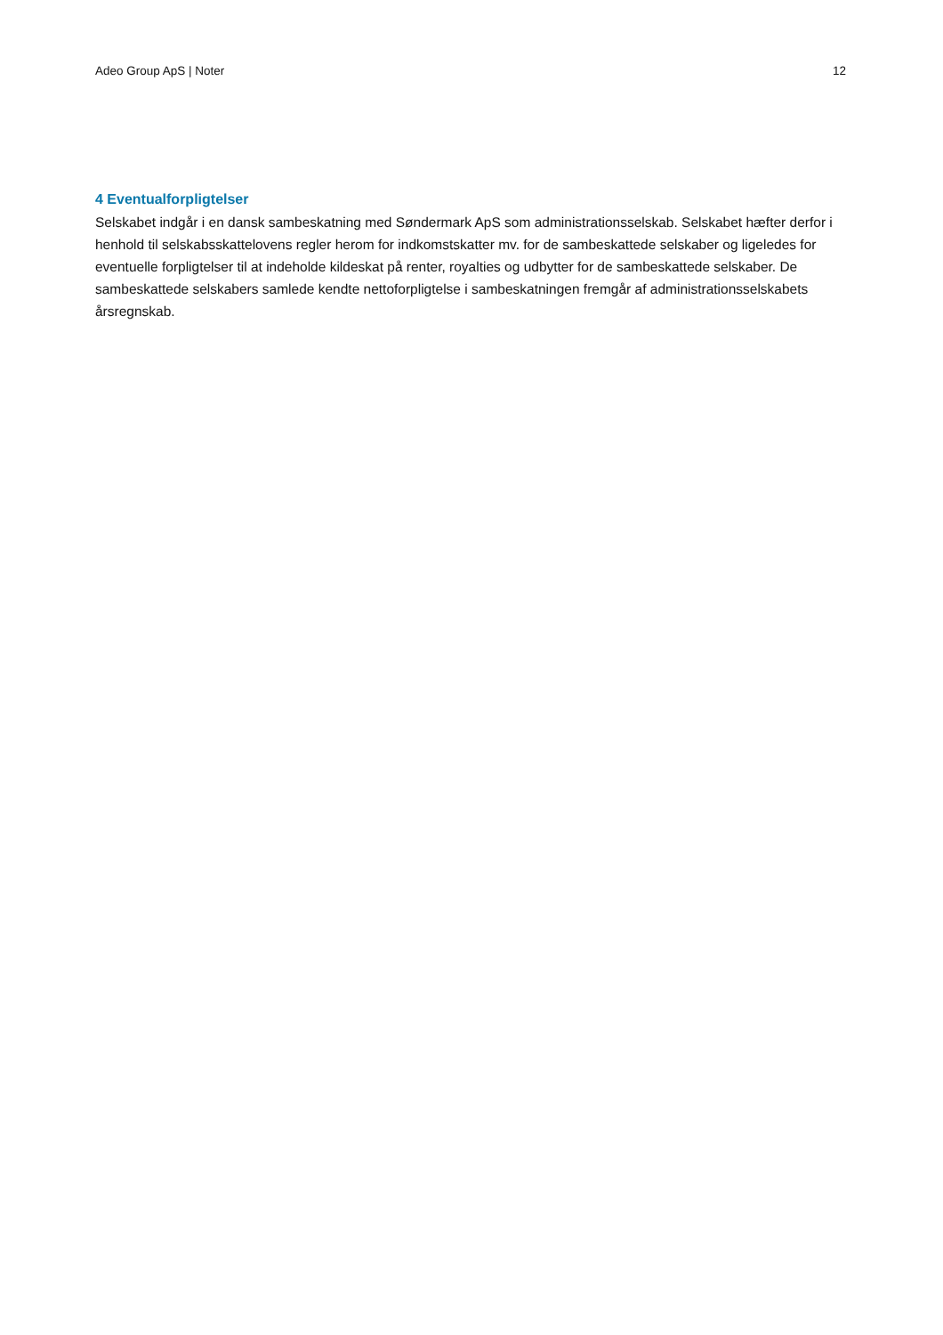Adeo Group ApS | Noter 12
4 Eventualforpligtelser
Selskabet indgår i en dansk sambeskatning med Søndermark ApS som administrationsselskab. Selskabet hæfter derfor i henhold til selskabsskattelovens regler herom for indkomstskatter mv. for de sambeskattede selskaber og ligeledes for eventuelle forpligtelser til at indeholde kildeskat på renter, royalties og udbytter for de sambeskattede selskaber. De sambeskattede selskabers samlede kendte nettoforpligtelse i sambeskatningen fremgår af administrationsselskabets årsregnskab.